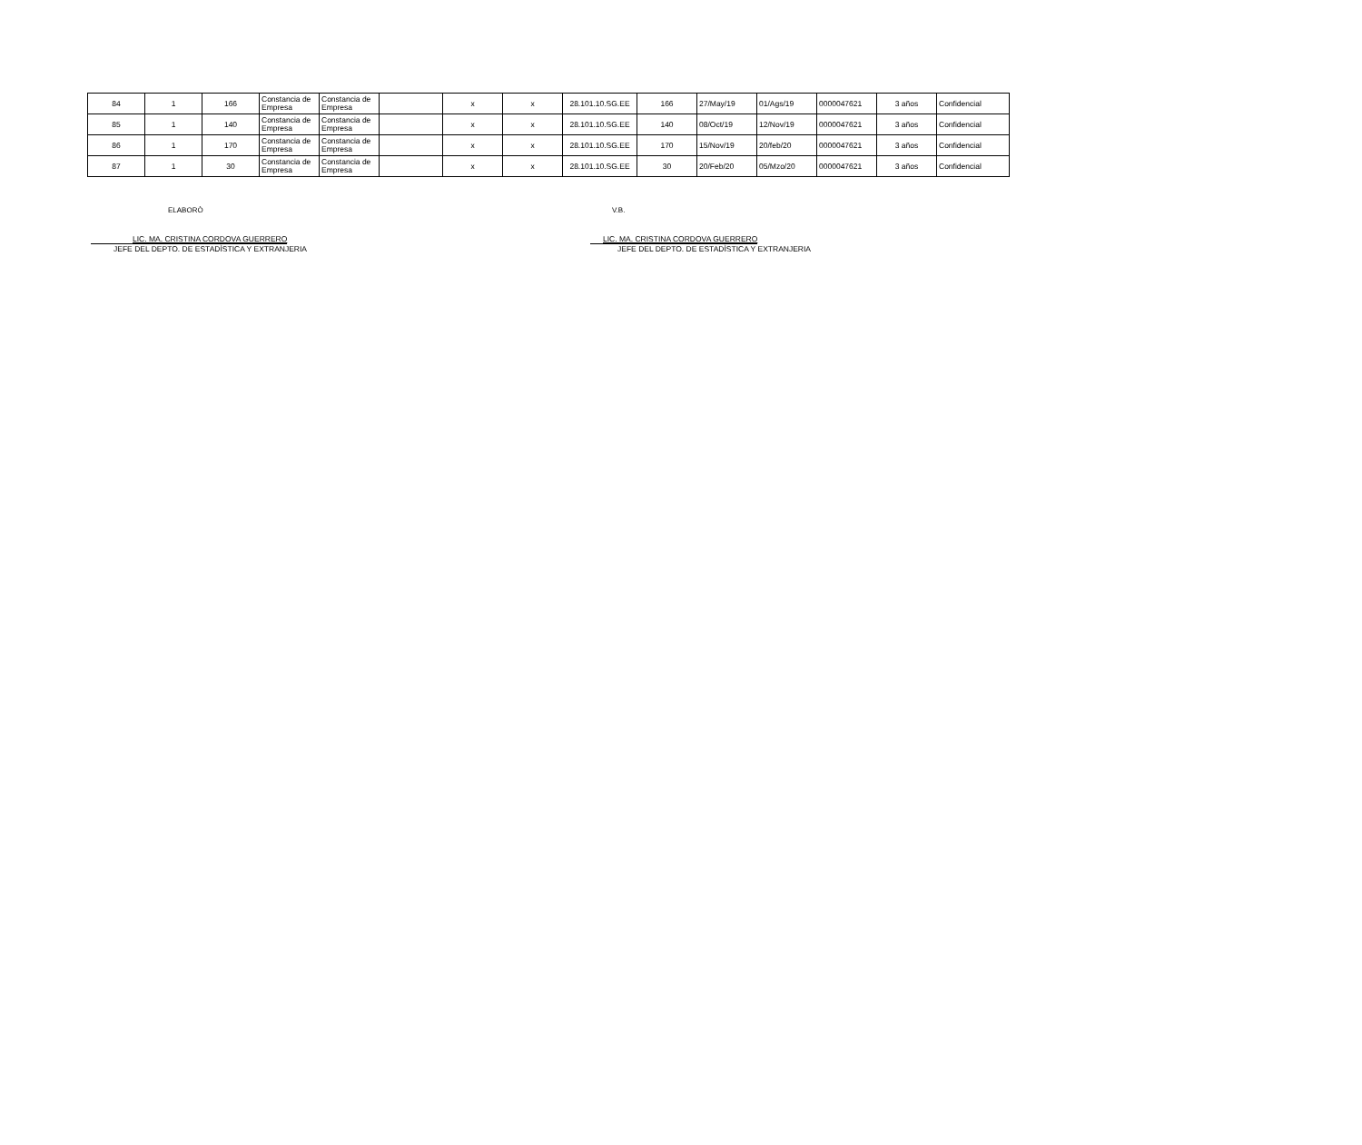| 84 | 1 | 166 | Constancia de Empresa | Constancia de Empresa | | x | x | 28.101.10.SG.EE | 166 | 27/May/19 | 01/Ags/19 | 0000047621 | 3 años | Confidencial |
| 85 | 1 | 140 | Constancia de Empresa | Constancia de Empresa | | x | x | 28.101.10.SG.EE | 140 | 08/Oct/19 | 12/Nov/19 | 0000047621 | 3 años | Confidencial |
| 86 | 1 | 170 | Constancia de Empresa | Constancia de Empresa | | x | x | 28.101.10.SG.EE | 170 | 15/Nov/19 | 20/feb/20 | 0000047621 | 3 años | Confidencial |
| 87 | 1 | 30 | Constancia de Empresa | Constancia de Empresa | | x | x | 28.101.10.SG.EE | 30 | 20/Feb/20 | 05/Mzo/20 | 0000047621 | 3 años | Confidencial |
ELABORÒ
LIC. MA. CRISTINA CORDOVA GUERRERO
JEFE DEL DEPTO. DE ESTADÌSTICA Y EXTRANJERIA
V.B.
LIC. MA. CRISTINA CORDOVA GUERRERO
JEFE DEL DEPTO. DE ESTADÌSTICA Y EXTRANJERIA